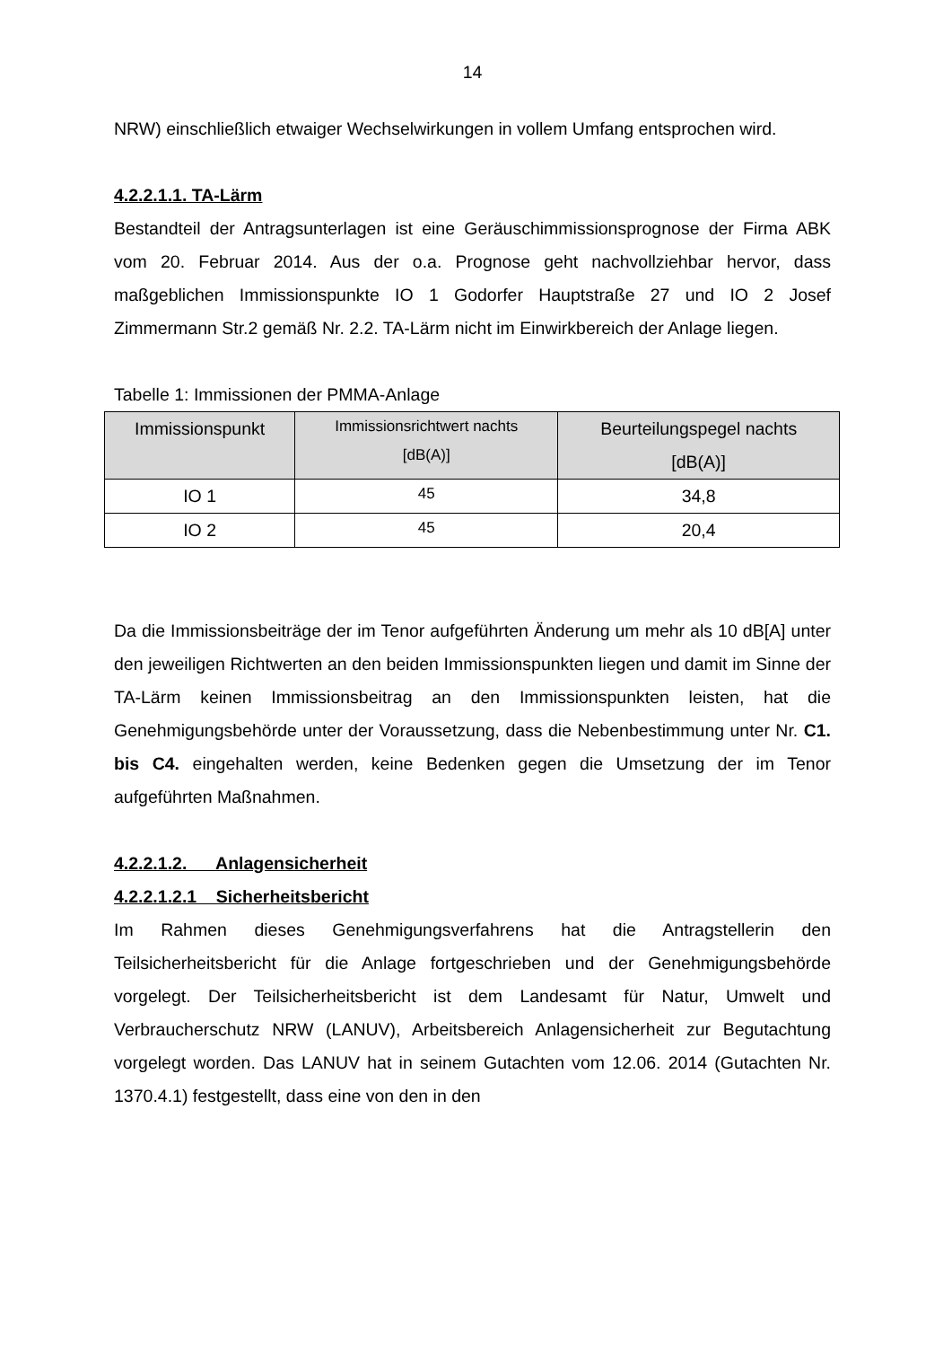14
NRW) einschließlich etwaiger Wechselwirkungen in vollem Umfang entsprochen wird.
4.2.2.1.1. TA-Lärm
Bestandteil der Antragsunterlagen ist eine Geräuschimmissionsprognose der Firma ABK vom 20. Februar 2014. Aus der o.a. Prognose geht nachvollziehbar hervor, dass maßgeblichen Immissionspunkte IO 1 Godorfer Hauptstraße 27 und IO 2 Josef Zimmermann Str.2 gemäß Nr. 2.2. TA-Lärm nicht im Einwirkbereich der Anlage liegen.
Tabelle 1: Immissionen der PMMA-Anlage
| Immissionspunkt | Immissionsrichtwert nachts [dB(A)] | Beurteilungspegel nachts [dB(A)] |
| --- | --- | --- |
| IO 1 | 45 | 34,8 |
| IO 2 | 45 | 20,4 |
Da die Immissionsbeiträge der im Tenor aufgeführten Änderung um mehr als 10 dB[A] unter den jeweiligen Richtwerten an den beiden Immissionspunkten liegen und damit im Sinne der TA-Lärm keinen Immissionsbeitrag an den Immissionspunkten leisten, hat die Genehmigungsbehörde unter der Voraussetzung, dass die Nebenbestimmung unter Nr. C1. bis C4. eingehalten werden, keine Bedenken gegen die Umsetzung der im Tenor aufgeführten Maßnahmen.
4.2.2.1.2. Anlagensicherheit
4.2.2.1.2.1 Sicherheitsbericht
Im Rahmen dieses Genehmigungsverfahrens hat die Antragstellerin den Teilsicherheitsbericht für die Anlage fortgeschrieben und der Genehmigungsbehörde vorgelegt. Der Teilsicherheitsbericht ist dem Landesamt für Natur, Umwelt und Verbraucherschutz NRW (LANUV), Arbeitsbereich Anlagensicherheit zur Begutachtung vorgelegt worden. Das LANUV hat in seinem Gutachten vom 12.06. 2014 (Gutachten Nr. 1370.4.1) festgestellt, dass eine von den in den